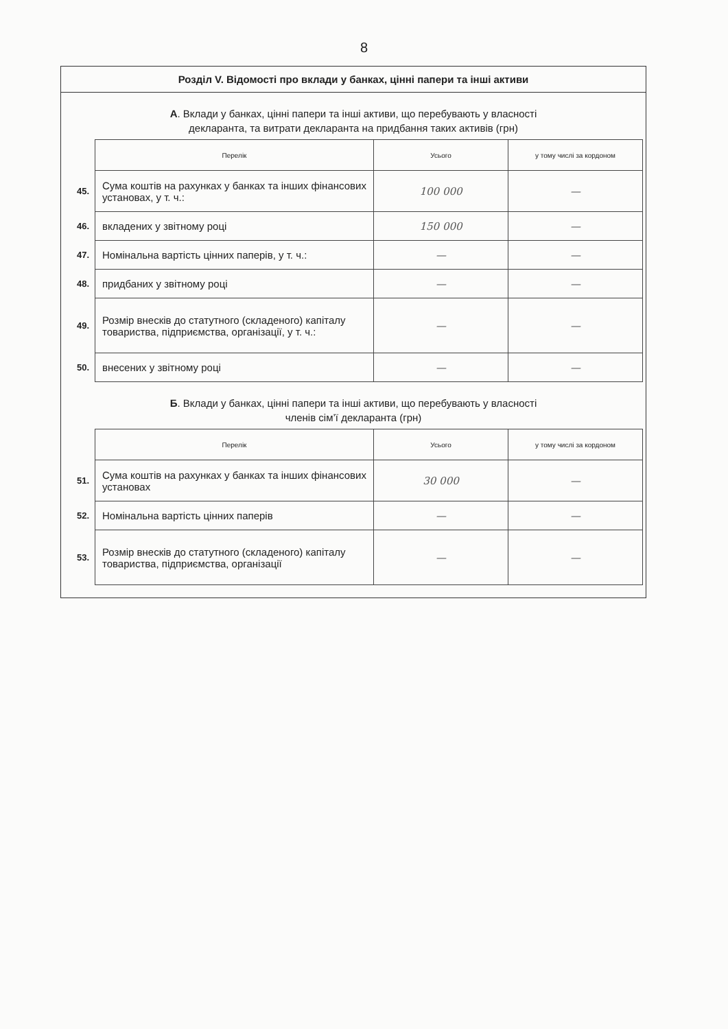8
Розділ V. Відомості про вклади у банках, цінні папери та інші активи
А. Вклади у банках, цінні папери та інші активи, що перебувають у власності
декларанта, та витрати декларанта на придбання таких активів (грн)
| | Перелік | Усього | у тому числі за кордоном |
| 45. | Сума коштів на рахунках у банках та інших фінансових установах, у т. ч.: | 100 000 | — |
| 46. | вкладених у звітному році | 150 000 | — |
| 47. | Номінальна вартість цінних паперів, у т. ч.: | — | — |
| 48. | придбаних у звітному році | — | — |
| 49. | Розмір внесків до статутного (складеного) капіталу товариства, підприємства, організації, у т. ч.: | — | — |
| 50. | внесених у звітному році | — | — |
Б. Вклади у банках, цінні папери та інші активи, що перебувають у власності
членів сім’ї декларанта (грн)
| | Перелік | Усього | у тому числі за кордоном |
| 51. | Сума коштів на рахунках у банках та інших фінансових установах | 30 000 | — |
| 52. | Номінальна вартість цінних паперів | — | — |
| 53. | Розмір внесків до статутного (складеного) капіталу товариства, підприємства, організації | — | — |